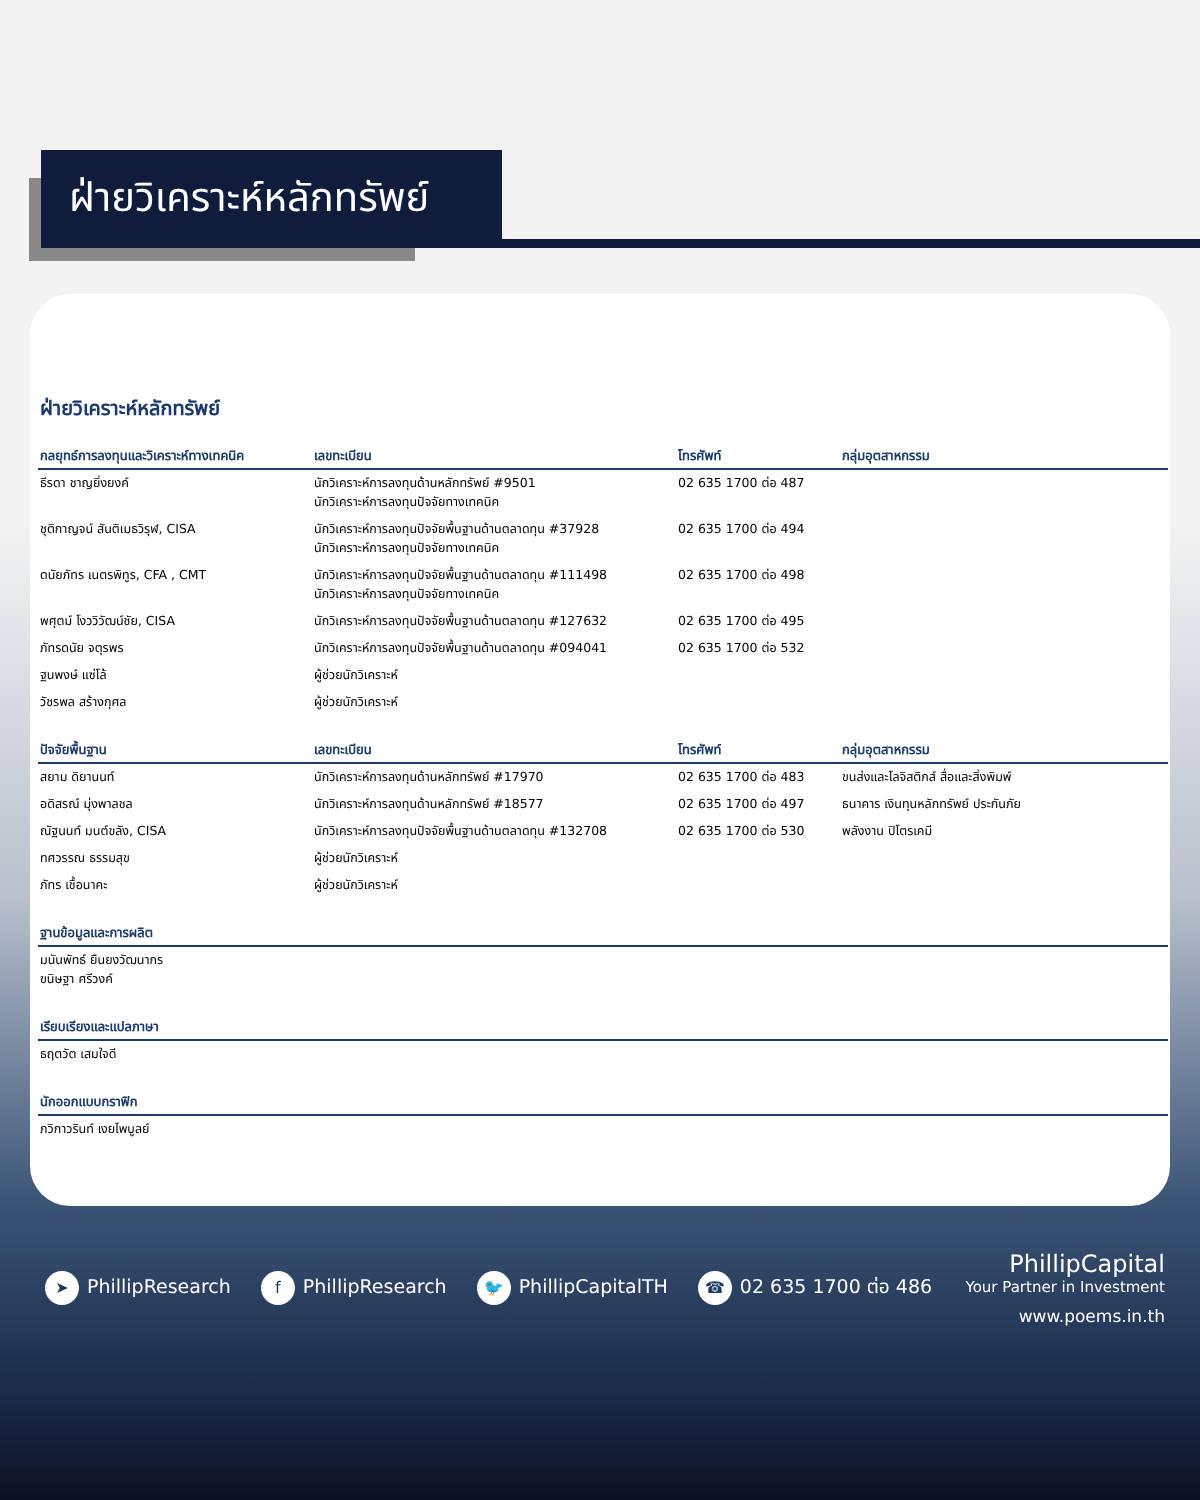ฝ่ายวิเคราะห์หลักทรัพย์
ฝ่ายวิเคราะห์หลักทรัพย์
| กลยุทธ์การลงทุนและวิเคราะห์ทางเทคนิค | เลขทะเบียน | โทรศัพท์ | กลุ่มอุตสาหกรรม |
| --- | --- | --- | --- |
| ธีรดา ชาญยิ่งยงค์ | นักวิเคราะห์การลงทุนด้านหลักทรัพย์ #9501 นักวิเคราะห์การลงทุนปัจจัยทางเทคนิค | 02 635 1700 ต่อ 487 | |
| ชุติกาญจน์ สันติเมธวิรุฬ, CISA | นักวิเคราะห์การลงทุนปัจจัยพื้นฐานด้านตลาดทุน #37928 นักวิเคราะห์การลงทุนปัจจัยทางเทคนิค | 02 635 1700 ต่อ 494 | |
| ดนัยภัทร เนตรพิทูร, CFA , CMT | นักวิเคราะห์การลงทุนปัจจัยพื้นฐานด้านตลาดทุน #111498 นักวิเคราะห์การลงทุนปัจจัยทางเทคนิค | 02 635 1700 ต่อ 498 | |
| พศุตม์ โงววิวัฒน์ชัย, CISA | นักวิเคราะห์การลงทุนปัจจัยพื้นฐานด้านตลาดทุน #127632 | 02 635 1700 ต่อ 495 | |
| ภัทรดนัย จตุรพร | นักวิเคราะห์การลงทุนปัจจัยพื้นฐานด้านตลาดทุน #094041 | 02 635 1700 ต่อ 532 | |
| ฐนพงษ์ แซ่โล้ | ผู้ช่วยนักวิเคราะห์ | | |
| วัชรพล สร้างกุศล | ผู้ช่วยนักวิเคราะห์ | | |
| ปัจจัยพื้นฐาน | เลขทะเบียน | โทรศัพท์ | กลุ่มอุตสาหกรรม |
| --- | --- | --- | --- |
| สยาม ดิยานนท์ | นักวิเคราะห์การลงทุนด้านหลักทรัพย์ #17970 | 02 635 1700 ต่อ 483 | ขนส่งและโลจิสติกส์ สื่อและสิ่งพิมพ์ |
| อดิสรณ์ มุ่งพาลชล | นักวิเคราะห์การลงทุนด้านหลักทรัพย์ #18577 | 02 635 1700 ต่อ 497 | ธนาคาร เงินทุนหลักทรัพย์ ประกันภัย |
| ณัฐนนท์ มนต์ขลัง, CISA | นักวิเคราะห์การลงทุนปัจจัยพื้นฐานด้านตลาดทุน #132708 | 02 635 1700 ต่อ 530 | พลังงาน ปิโตรเคมี |
| ทศวรรณ ธรรมสุข | ผู้ช่วยนักวิเคราะห์ | | |
| ภัทร เชื้อนาคะ | ผู้ช่วยนักวิเคราะห์ | | |
| ฐานข้อมูลและการผลิต |
| --- |
| มนันพัทธ์ ยืนยงวัฒนากร ขนิษฐา ศรีวงค์ |
| เรียบเรียงและแปลภาษา |
| --- |
| ธฤตวัต เสมใจดี |
| นักออกแบบกราฟิก |
| --- |
| ภวิกาวรินท์ เงยไพบูลย์ |
➤ PhillipResearch f PhillipResearch 🐦 PhillipCapitalTH ☎ 02 635 1700 ต่อ 486
PhillipCapital
Your Partner in Investment
www.poems.in.th